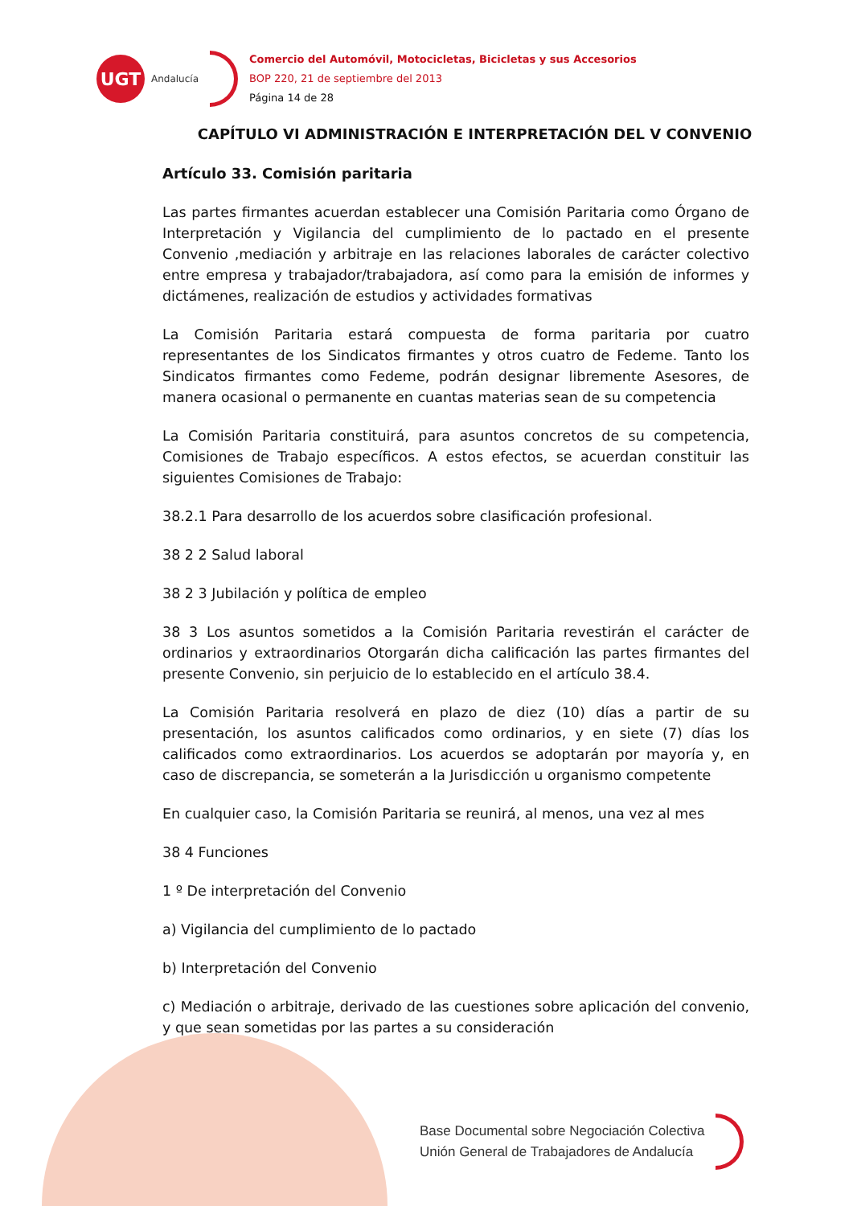UGT
Andalucía
Comercio del Automóvil, Motocicletas, Bicicletas y sus Accesorios
BOP 220, 21 de septiembre del 2013
Página 14 de 28
CAPÍTULO VI ADMINISTRACIÓN E INTERPRETACIÓN DEL V CONVENIO
Artículo 33. Comisión paritaria
Las partes firmantes acuerdan establecer una Comisión Paritaria como Órgano de Interpretación y Vigilancia del cumplimiento de lo pactado en el presente Convenio ,mediación y arbitraje en las relaciones laborales de carácter colectivo entre empresa y trabajador/trabajadora, así como para la emisión de informes y dictámenes, realización de estudios y actividades formativas
La Comisión Paritaria estará compuesta de forma paritaria por cuatro representantes de los Sindicatos firmantes y otros cuatro de Fedeme. Tanto los Sindicatos firmantes como Fedeme, podrán designar libremente Asesores, de manera ocasional o permanente en cuantas materias sean de su competencia
La Comisión Paritaria constituirá, para asuntos concretos de su competencia, Comisiones de Trabajo específicos. A estos efectos, se acuerdan constituir las siguientes Comisiones de Trabajo:
38.2.1 Para desarrollo de los acuerdos sobre clasificación profesional.
38 2 2 Salud laboral
38 2 3 Jubilación y política de empleo
38 3 Los asuntos sometidos a la Comisión Paritaria revestirán el carácter de ordinarios y extraordinarios Otorgarán dicha calificación las partes firmantes del presente Convenio, sin perjuicio de lo establecido en el artículo 38.4.
La Comisión Paritaria resolverá en plazo de diez (10) días a partir de su presentación, los asuntos calificados como ordinarios, y en siete (7) días los calificados como extraordinarios. Los acuerdos se adoptarán por mayoría y, en caso de discrepancia, se someterán a la Jurisdicción u organismo competente
En cualquier caso, la Comisión Paritaria se reunirá, al menos, una vez al mes
38 4 Funciones
1 º De interpretación del Convenio
a) Vigilancia del cumplimiento de lo pactado
b) Interpretación del Convenio
c) Mediación o arbitraje, derivado de las cuestiones sobre aplicación del convenio, y que sean sometidas por las partes a su consideración
Base Documental sobre Negociación Colectiva
Unión General de Trabajadores de Andalucía